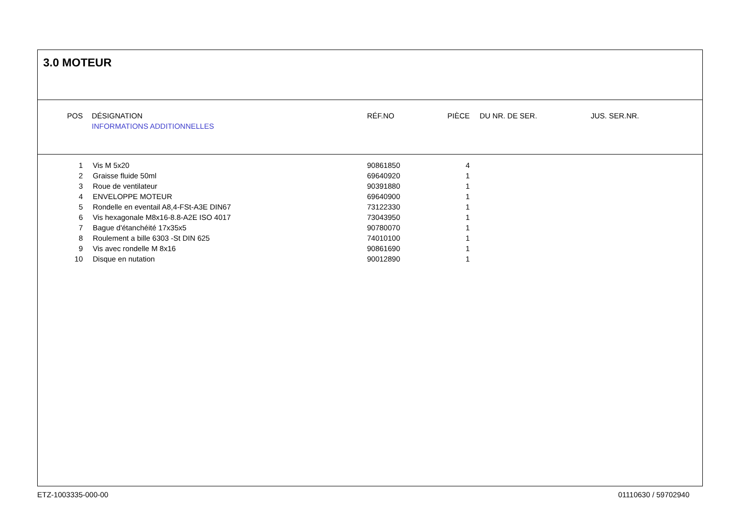3.0 MOTEUR
| POS | | DÉSIGNATION | RÉF.NO | PIÈCE | | DU NR. DE SER. | JUS. SER.NR. |
| | | INFORMATIONS ADDITIONNELLES | | | | | |
| 1 | | Vis M 5x20 | 90861850 | 4 |
| 2 | | Graisse fluide 50ml | 69640920 | 1 |
| 3 | | Roue de ventilateur | 90391880 | 1 |
| 4 | | ENVELOPPE MOTEUR | 69640900 | 1 |
| 5 | | Rondelle en eventail A8,4-FSt-A3E DIN67 | 73122330 | 1 |
| 6 | | Vis hexagonale M8x16-8.8-A2E ISO 4017 | 73043950 | 1 |
| 7 | | Bague d'étanchéité 17x35x5 | 90780070 | 1 |
| 8 | | Roulement a bille 6303 -St DIN 625 | 74010100 | 1 |
| 9 | | Vis avec rondelle M 8x16 | 90861690 | 1 |
| 10 | | Disque en nutation | 90012890 | 1 |
ETZ-1003335-000-00 01110630 / 59702940